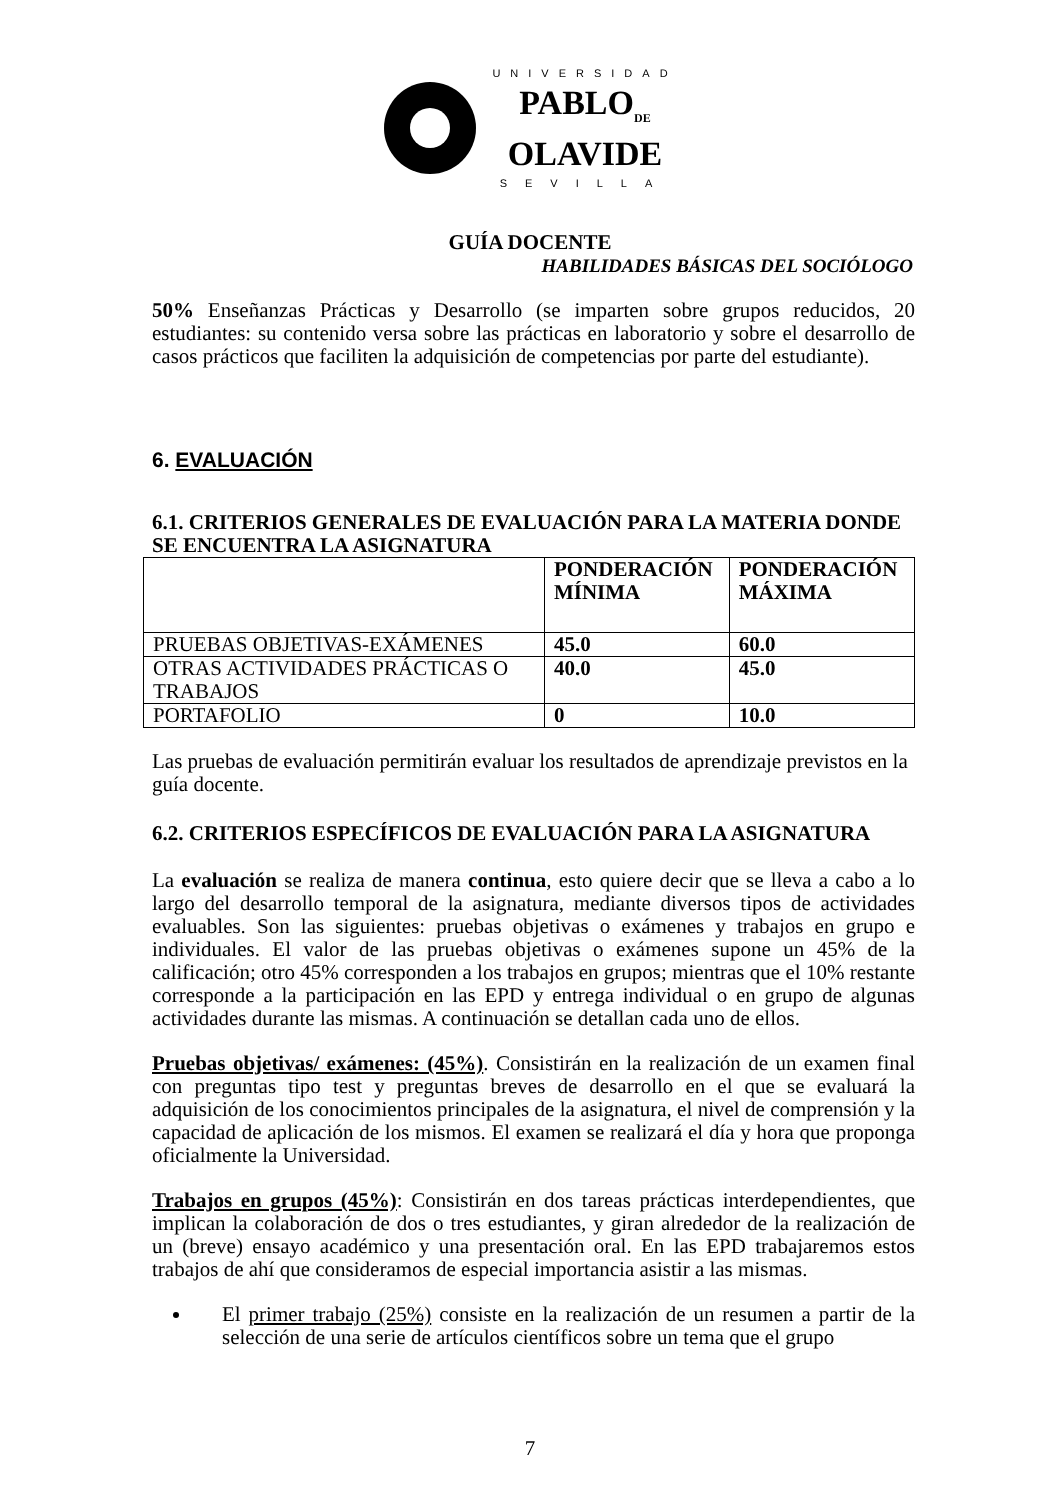UNIVERSIDAD
PABLO<sub>DE</sub>
OLAVIDE
SEVILLA
GUÍA DOCENTE
HABILIDADES BÁSICAS DEL SOCIÓLOGO
50% Enseñanzas Prácticas y Desarrollo (se imparten sobre grupos reducidos, 20 estudiantes: su contenido versa sobre las prácticas en laboratorio y sobre el desarrollo de casos prácticos que faciliten la adquisición de competencias por parte del estudiante).
6. EVALUACIÓN
6.1. CRITERIOS GENERALES DE EVALUACIÓN PARA LA MATERIA DONDE SE ENCUENTRA LA ASIGNATURA
| | PONDERACIÓN MÍNIMA | PONDERACIÓN MÁXIMA |
| PRUEBAS OBJETIVAS-EXÁMENES | 45.0 | 60.0 |
| OTRAS ACTIVIDADES PRÁCTICAS O TRABAJOS | 40.0 | 45.0 |
| PORTAFOLIO | 0 | 10.0 |
Las pruebas de evaluación permitirán evaluar los resultados de aprendizaje previstos en la guía docente.
6.2. CRITERIOS ESPECÍFICOS DE EVALUACIÓN PARA LA ASIGNATURA
La evaluación se realiza de manera continua, esto quiere decir que se lleva a cabo a lo largo del desarrollo temporal de la asignatura, mediante diversos tipos de actividades evaluables. Son las siguientes: pruebas objetivas o exámenes y trabajos en grupo e individuales. El valor de las pruebas objetivas o exámenes supone un 45% de la calificación; otro 45% corresponden a los trabajos en grupos; mientras que el 10% restante corresponde a la participación en las EPD y entrega individual o en grupo de algunas actividades durante las mismas. A continuación se detallan cada uno de ellos.
Pruebas objetivas/ exámenes: (45%). Consistirán en la realización de un examen final con preguntas tipo test y preguntas breves de desarrollo en el que se evaluará la adquisición de los conocimientos principales de la asignatura, el nivel de comprensión y la capacidad de aplicación de los mismos. El examen se realizará el día y hora que proponga oficialmente la Universidad.
Trabajos en grupos (45%): Consistirán en dos tareas prácticas interdependientes, que implican la colaboración de dos o tres estudiantes, y giran alrededor de la realización de un (breve) ensayo académico y una presentación oral. En las EPD trabajaremos estos trabajos de ahí que consideramos de especial importancia asistir a las mismas.
El primer trabajo (25%) consiste en la realización de un resumen a partir de la selección de una serie de artículos científicos sobre un tema que el grupo
7